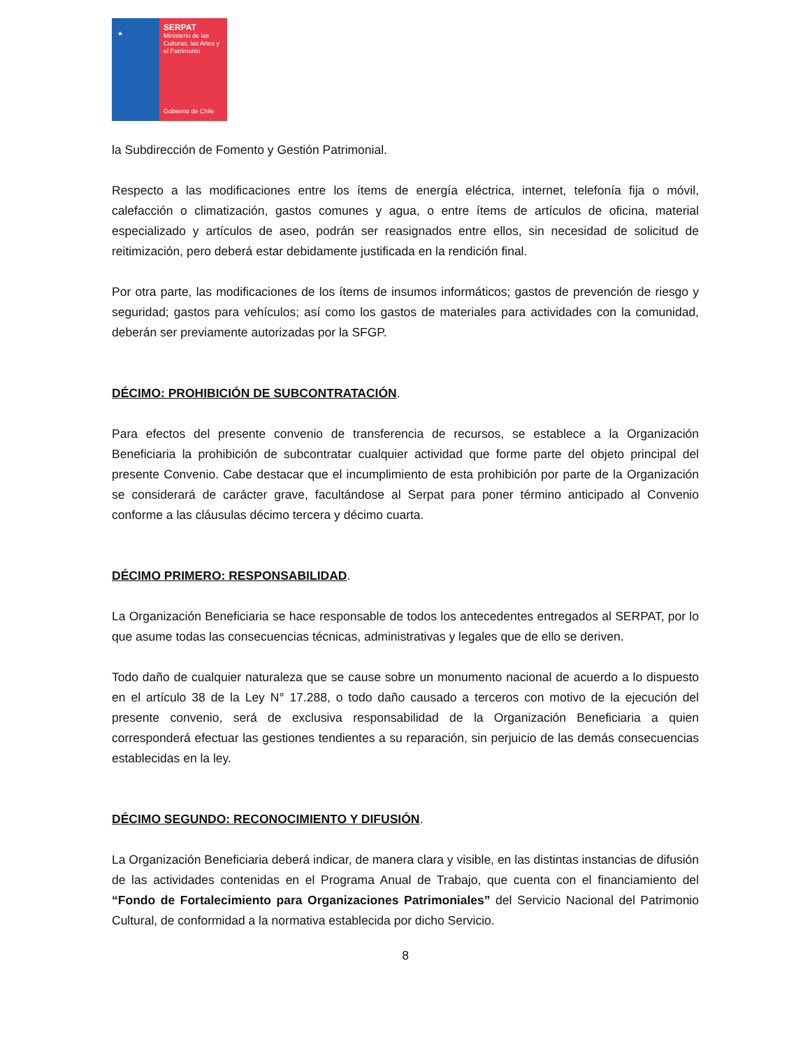★
SERPAT
Ministerio de las Culturas, las Artes y el Patrimonio
Gobierno de Chile
la Subdirección de Fomento y Gestión Patrimonial.
Respecto a las modificaciones entre los ítems de energía eléctrica, internet, telefonía fija o móvil, calefacción o climatización, gastos comunes y agua, o entre ítems de artículos de oficina, material especializado y artículos de aseo, podrán ser reasignados entre ellos, sin necesidad de solicitud de reitimización, pero deberá estar debidamente justificada en la rendición final.
Por otra parte, las modificaciones de los ítems de insumos informáticos; gastos de prevención de riesgo y seguridad; gastos para vehículos; así como los gastos de materiales para actividades con la comunidad, deberán ser previamente autorizadas por la SFGP.
DÉCIMO: PROHIBICIÓN DE SUBCONTRATACIÓN.
Para efectos del presente convenio de transferencia de recursos, se establece a la Organización Beneficiaria la prohibición de subcontratar cualquier actividad que forme parte del objeto principal del presente Convenio. Cabe destacar que el incumplimiento de esta prohibición por parte de la Organización se considerará de carácter grave, facultándose al Serpat para poner término anticipado al Convenio conforme a las cláusulas décimo tercera y décimo cuarta.
DÉCIMO PRIMERO: RESPONSABILIDAD.
La Organización Beneficiaria se hace responsable de todos los antecedentes entregados al SERPAT, por lo que asume todas las consecuencias técnicas, administrativas y legales que de ello se deriven.
Todo daño de cualquier naturaleza que se cause sobre un monumento nacional de acuerdo a lo dispuesto en el artículo 38 de la Ley N° 17.288, o todo daño causado a terceros con motivo de la ejecución del presente convenio, será de exclusiva responsabilidad de la Organización Beneficiaria a quien corresponderá efectuar las gestiones tendientes a su reparación, sin perjuicio de las demás consecuencias establecidas en la ley.
DÉCIMO SEGUNDO: RECONOCIMIENTO Y DIFUSIÓN.
La Organización Beneficiaria deberá indicar, de manera clara y visible, en las distintas instancias de difusión de las actividades contenidas en el Programa Anual de Trabajo, que cuenta con el financiamiento del “Fondo de Fortalecimiento para Organizaciones Patrimoniales” del Servicio Nacional del Patrimonio Cultural, de conformidad a la normativa establecida por dicho Servicio.
8